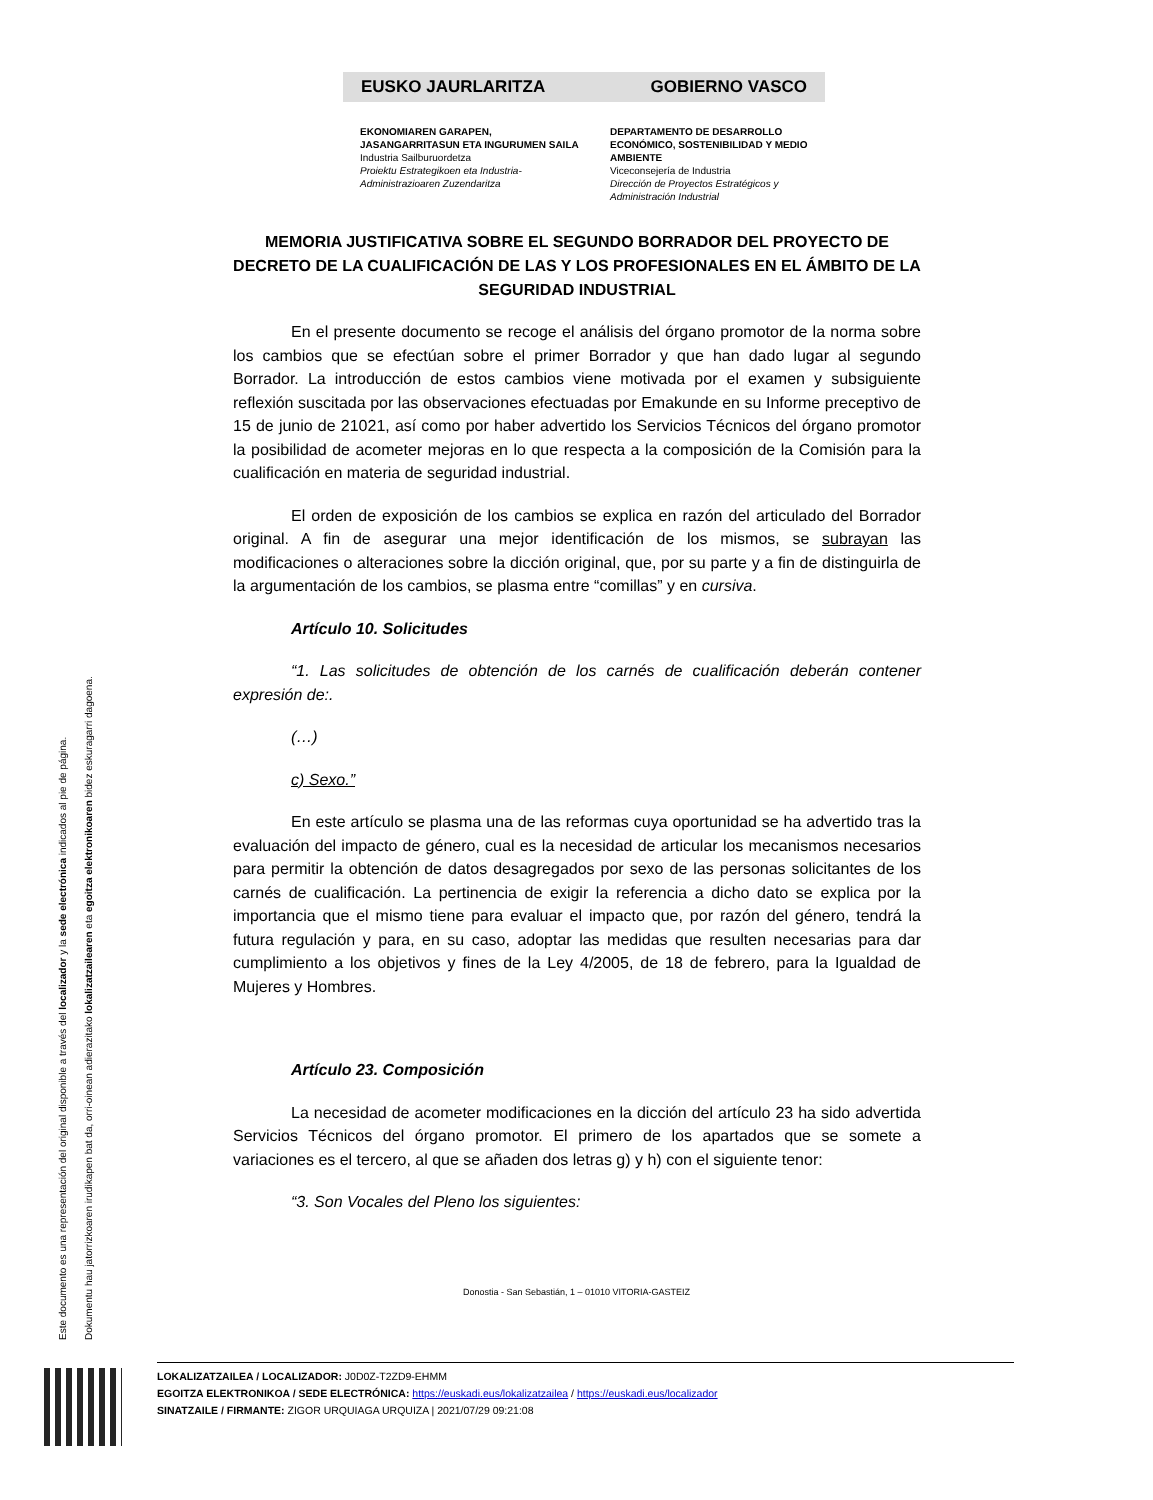EUSKO JAURLARITZA GOBIERNO VASCO
EKONOMIAREN GARAPEN, JASANGARRITASUN ETA INGURUMEN SAILA
Industria Sailburuordetza
Proiektu Estrategikoen eta Industria-Administrazioaren Zuzendaritza
DEPARTAMENTO DE DESARROLLO ECONÓMICO, SOSTENIBILIDAD Y MEDIO AMBIENTE
Viceconsejería de Industria
Dirección de Proyectos Estratégicos y Administración Industrial
MEMORIA JUSTIFICATIVA SOBRE EL SEGUNDO BORRADOR DEL PROYECTO DE DECRETO DE LA CUALIFICACIÓN DE LAS Y LOS PROFESIONALES EN EL ÁMBITO DE LA SEGURIDAD INDUSTRIAL
En el presente documento se recoge el análisis del órgano promotor de la norma sobre los cambios que se efectúan sobre el primer Borrador y que han dado lugar al segundo Borrador. La introducción de estos cambios viene motivada por el examen y subsiguiente reflexión suscitada por las observaciones efectuadas por Emakunde en su Informe preceptivo de 15 de junio de 21021, así como por haber advertido los Servicios Técnicos del órgano promotor la posibilidad de acometer mejoras en lo que respecta a la composición de la Comisión para la cualificación en materia de seguridad industrial.
El orden de exposición de los cambios se explica en razón del articulado del Borrador original. A fin de asegurar una mejor identificación de los mismos, se subrayan las modificaciones o alteraciones sobre la dicción original, que, por su parte y a fin de distinguirla de la argumentación de los cambios, se plasma entre “comillas” y en cursiva.
Artículo 10. Solicitudes
“1. Las solicitudes de obtención de los carnés de cualificación deberán contener expresión de:.
(…)
c) Sexo.”
En este artículo se plasma una de las reformas cuya oportunidad se ha advertido tras la evaluación del impacto de género, cual es la necesidad de articular los mecanismos necesarios para permitir la obtención de datos desagregados por sexo de las personas solicitantes de los carnés de cualificación. La pertinencia de exigir la referencia a dicho dato se explica por la importancia que el mismo tiene para evaluar el impacto que, por razón del género, tendrá la futura regulación y para, en su caso, adoptar las medidas que resulten necesarias para dar cumplimiento a los objetivos y fines de la Ley 4/2005, de 18 de febrero, para la Igualdad de Mujeres y Hombres.
Artículo 23. Composición
La necesidad de acometer modificaciones en la dicción del artículo 23 ha sido advertida Servicios Técnicos del órgano promotor. El primero de los apartados que se somete a variaciones es el tercero, al que se añaden dos letras g) y h) con el siguiente tenor:
“3. Son Vocales del Pleno los siguientes:
Donostia - San Sebastián, 1 – 01010 VITORIA-GASTEIZ
Este documento es una representación del original disponible a través del localizador y la sede electrónica indicados al pie de página.
Dokumentu hau jatorrizkoaren irudikapen bat da, orri-oinean adierazitako lokalizatzailearen eta egoitza elektronikoaren bidez eskuragarri dagoena.
LOKALIZATZAILEA / LOCALIZADOR: J0D0Z-T2ZD9-EHMM
EGOITZA ELEKTRONIKOA / SEDE ELECTRÓNICA: https://euskadi.eus/lokalizatzailea / https://euskadi.eus/localizador
SINATZAILE / FIRMANTE: ZIGOR URQUIAGA URQUIZA | 2021/07/29 09:21:08